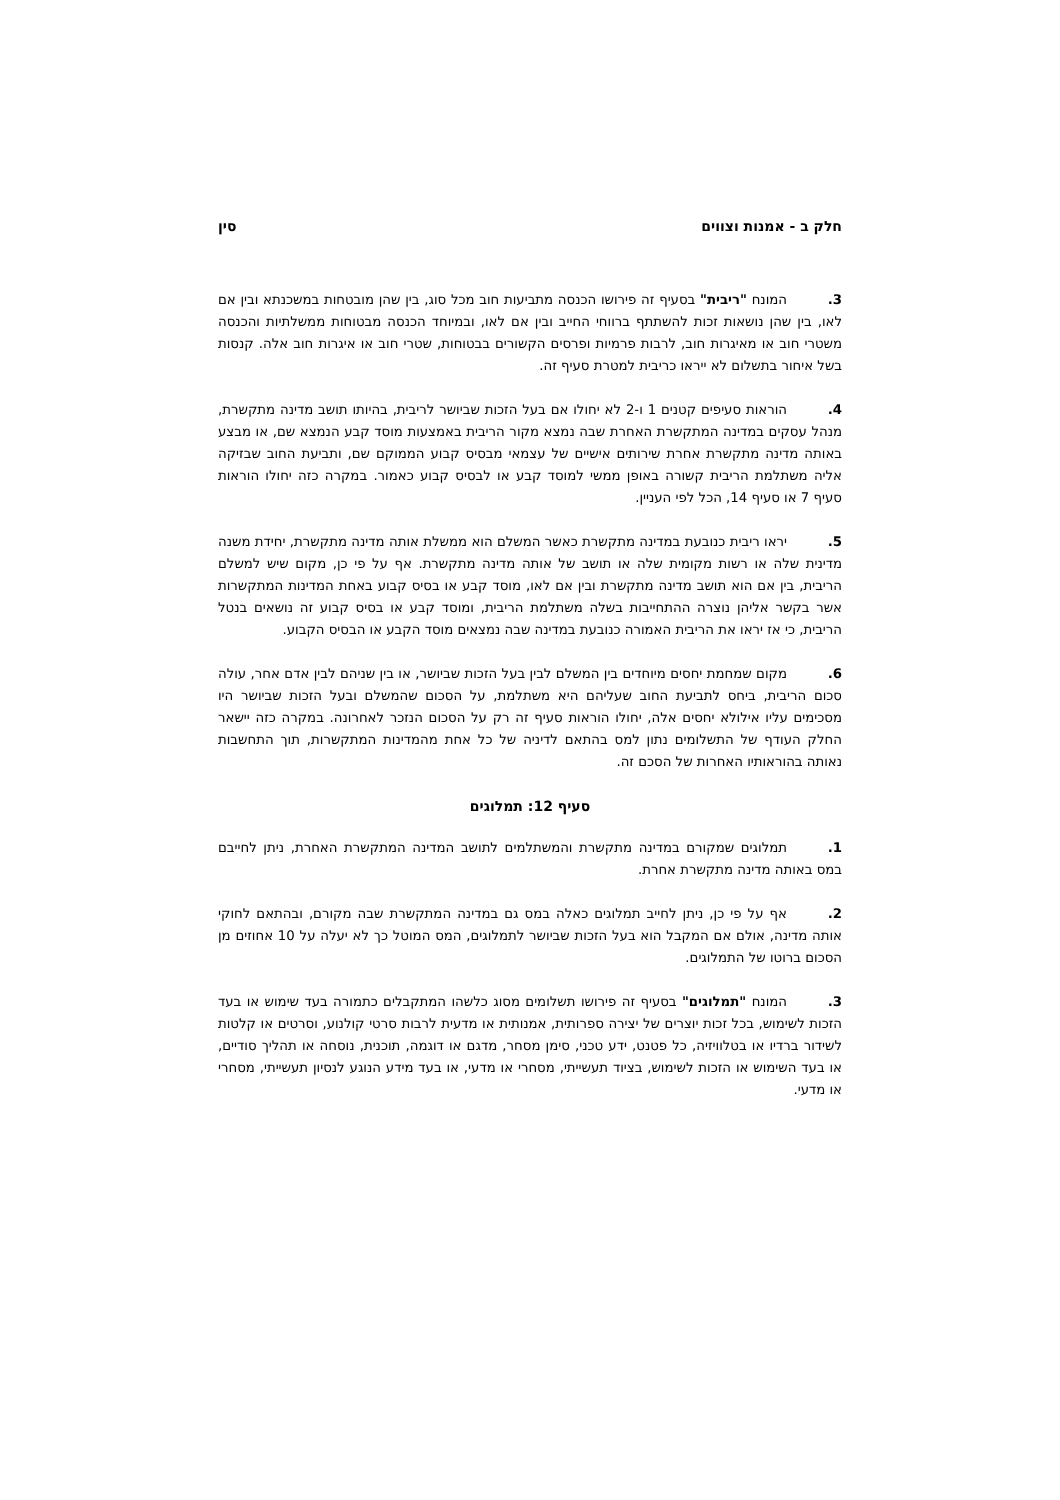חלק ב - אמנות וצווים סין
3. המונח "ריבית" בסעיף זה פירושו הכנסה מתביעות חוב מכל סוג, בין שהן מובטחות במשכנתא ובין אם לאו, בין שהן נושאות זכות להשתתף ברווחי החייב ובין אם לאו, ובמיוחד הכנסה מבטוחות ממשלתיות והכנסה משטרי חוב או מאיגרות חוב, לרבות פרמיות ופרסים הקשורים בבטוחות, שטרי חוב או איגרות חוב אלה. קנסות בשל איחור בתשלום לא ייראו כריבית למטרת סעיף זה.
4. הוראות סעיפים קטנים 1 ו-2 לא יחולו אם בעל הזכות שביושר לריבית, בהיותו תושב מדינה מתקשרת, מנהל עסקים במדינה המתקשרת האחרת שבה נמצא מקור הריבית באמצעות מוסד קבע הנמצא שם, או מבצע באותה מדינה מתקשרת אחרת שירותים אישיים של עצמאי מבסיס קבוע הממוקם שם, ותביעת החוב שבזיקה אליה משתלמת הריבית קשורה באופן ממשי למוסד קבע או לבסיס קבוע כאמור. במקרה כזה יחולו הוראות סעיף 7 או סעיף 14, הכל לפי העניין.
5. יראו ריבית כנובעת במדינה מתקשרת כאשר המשלם הוא ממשלת אותה מדינה מתקשרת, יחידת משנה מדינית שלה או רשות מקומית שלה או תושב של אותה מדינה מתקשרת. אף על פי כן, מקום שיש למשלם הריבית, בין אם הוא תושב מדינה מתקשרת ובין אם לאו, מוסד קבע או בסיס קבוע באחת המדינות המתקשרות אשר בקשר אליהן נוצרה ההתחייבות בשלה משתלמת הריבית, ומוסד קבע או בסיס קבוע זה נושאים בנטל הריבית, כי אז יראו את הריבית האמורה כנובעת במדינה שבה נמצאים מוסד הקבע או הבסיס הקבוע.
6. מקום שמחמת יחסים מיוחדים בין המשלם לבין בעל הזכות שביושר, או בין שניהם לבין אדם אחר, עולה סכום הריבית, ביחס לתביעת החוב שעליהם היא משתלמת, על הסכום שהמשלם ובעל הזכות שביושר היו מסכימים עליו אילולא יחסים אלה, יחולו הוראות סעיף זה רק על הסכום הנזכר לאחרונה. במקרה כזה יישאר החלק העודף של התשלומים נתון למס בהתאם לדיניה של כל אחת מהמדינות המתקשרות, תוך התחשבות נאותה בהוראותיו האחרות של הסכם זה.
סעיף 12: תמלוגים
1. תמלוגים שמקורם במדינה מתקשרת והמשתלמים לתושב המדינה המתקשרת האחרת, ניתן לחייבם במס באותה מדינה מתקשרת אחרת.
2. אף על פי כן, ניתן לחייב תמלוגים כאלה במס גם במדינה המתקשרת שבה מקורם, ובהתאם לחוקי אותה מדינה, אולם אם המקבל הוא בעל הזכות שביושר לתמלוגים, המס המוטל כך לא יעלה על 10 אחוזים מן הסכום ברוטו של התמלוגים.
3. המונח "תמלוגים" בסעיף זה פירושו תשלומים מסוג כלשהו המתקבלים כתמורה בעד שימוש או בעד הזכות לשימוש, בכל זכות יוצרים של יצירה ספרותית, אמנותית או מדעית לרבות סרטי קולנוע, וסרטים או קלטות לשידור ברדיו או בטלוויזיה, כל פטנט, ידע טכני, סימן מסחר, מדגם או דוגמה, תוכנית, נוסחה או תהליך סודיים, או בעד השימוש או הזכות לשימוש, בציוד תעשייתי, מסחרי או מדעי, או בעד מידע הנוגע לנסיון תעשייתי, מסחרי או מדעי.